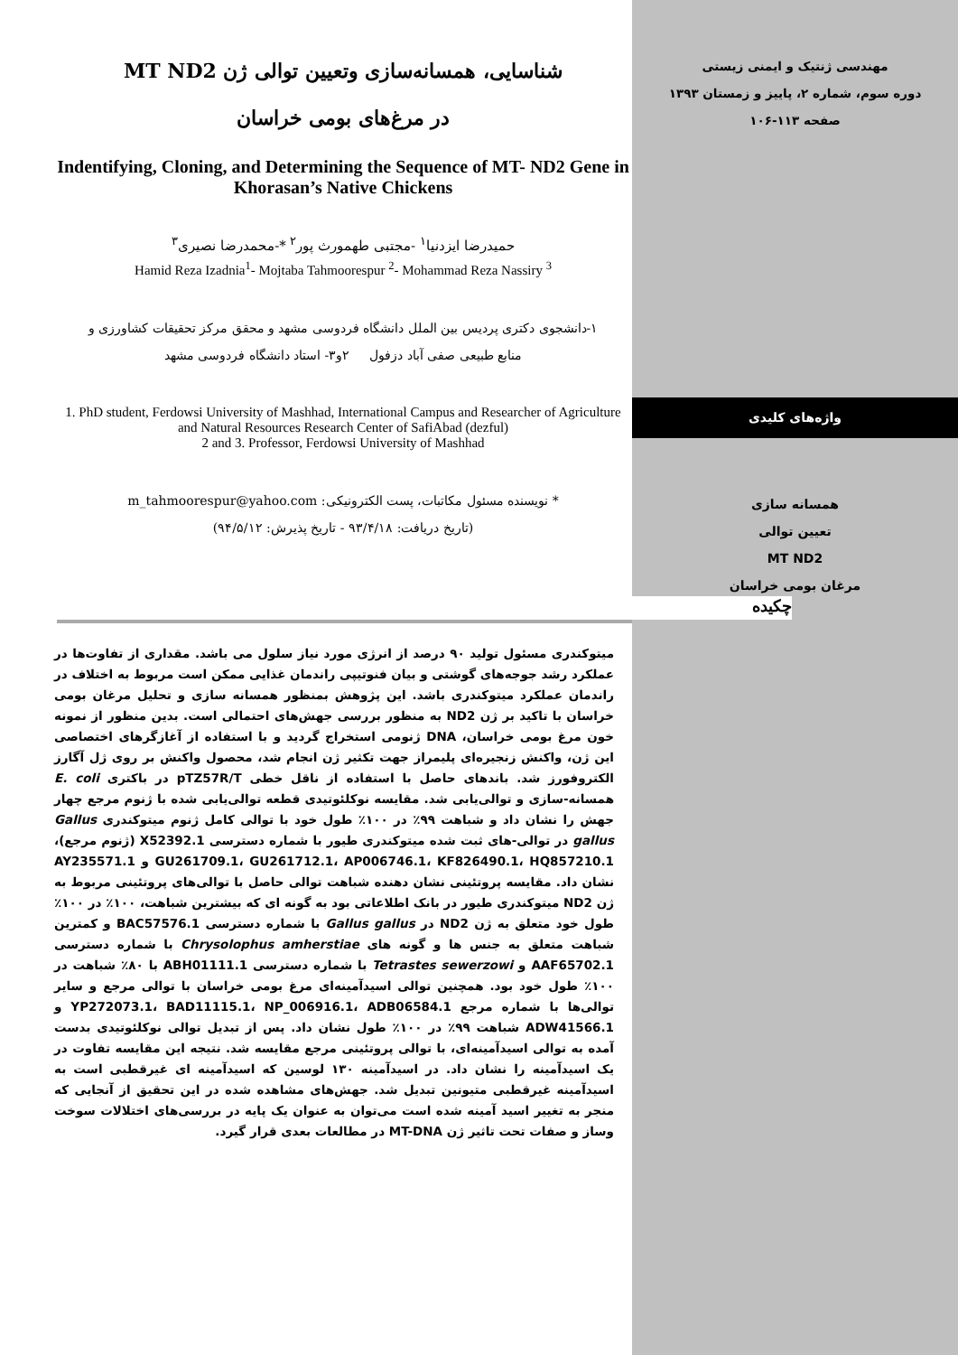مهندسی ژنتیک و ایمنی زیستی
دوره سوم، شماره ۲، پاییز و زمستان ۱۳۹۳
صفحه ۱۱۳-۱۰۶
شناسایی، همسانه‌سازی وتعیین توالی ژن MT ND2
در مرغ‌های بومی خراسان
Indentifying, Cloning, and Determining the Sequence of MT- ND2 Gene in Khorasan’s Native Chickens
حمیدرضا ایزدنیا<sup>۱</sup> -مجتبی طهمورث پور<sup>۲</sup> *-محمدرضا نصیری<sup>۳</sup>
Hamid Reza Izadnia<sup>1</sup>- Mojtaba Tahmoorespur <sup>2</sup>- Mohammad Reza Nassiry <sup>3</sup>
۱-دانشجوی دکتری پردیس بین الملل دانشگاه فردوسی مشهد و محقق مرکز تحقیقات کشاورزی و
منابع طبیعی صفی آباد دزفول ۲و۳- استاد دانشگاه فردوسی مشهد
1. PhD student, Ferdowsi University of Mashhad, International Campus and Researcher of Agriculture and Natural Resources Research Center of SafiAbad (dezful)
2 and 3. Professor, Ferdowsi University of Mashhad
* نویسنده مسئول مکاتبات، پست الکترونیکی: m_tahmoorespur@yahoo.com
(تاریخ دریافت: ۹۳/۴/۱۸ - تاریخ پذیرش: ۹۴/۵/۱۲)
چکیده
واژه‌های کلیدی
همسانه سازی
تعیین توالی
MT ND2
مرغان بومی خراسان
میتوکندری مسئول تولید ۹۰ درصد از انرژی مورد نیاز سلول می باشد. مقداری از تفاوت‌ها در عملکرد رشد جوجه‌های گوشتی و بیان فنوتیپی راندمان غذایی ممکن است مربوط به اختلاف در راندمان عملکرد میتوکندری باشد. این پژوهش بمنظور همسانه سازی و تحلیل مرغان بومی خراسان با تاکید بر ژن ND2 به منظور بررسی جهش‌های احتمالی است. بدین منظور از نمونه خون مرغ بومی خراسان، DNA ژنومی استخراج گردید و با استفاده از آغازگرهای اختصاصی این ژن، واکنش زنجیره‌ای پلیمراز جهت تکثیر ژن انجام شد، محصول واکنش بر روی ژل آگارز الکتروفورز شد. باندهای حاصل با استفاده از ناقل خطی pTZ57R/T در باکتری E. coli همسانه-سازی و توالی‌یابی شد. مقایسه نوکلئوتیدی قطعه توالی‌یابی شده با ژنوم مرجع چهار جهش را نشان داد و شباهت ۹۹٪ در ۱۰۰٪ طول خود با توالی کامل ژنوم میتوکندری Gallus gallus در توالی-های ثبت شده میتوکندری طیور با شماره دسترسی X52392.1 (ژنوم مرجع)، GU261709.1، GU261712.1، AP006746.1، KF826490.1، HQ857210.1 و AY235571.1 نشان داد. مقایسه پروتئینی نشان دهنده شباهت توالی حاصل با توالی‌های پروتئینی مربوط به ژن ND2 میتوکندری طیور در بانک اطلاعاتی بود به گونه ای که بیشترین شباهت، ۱۰۰٪ در ۱۰۰٪ طول خود متعلق به ژن ND2 در Gallus gallus با شماره دسترسی BAC57576.1 و کمترین شباهت متعلق به جنس ها و گونه های Chrysolophus amherstiae با شماره دسترسی AAF65702.1 و Tetrastes sewerzowi با شماره دسترسی ABH01111.1 با ۸۰٪ شباهت در ۱۰۰٪ طول خود بود. همچنین توالی اسیدآمینه‌ای مرغ بومی خراسان با توالی مرجع و سایر توالی‌ها با شماره مرجع YP272073.1، BAD11115.1، NP_006916.1، ADB06584.1 و ADW41566.1 شباهت ۹۹٪ در ۱۰۰٪ طول نشان داد. پس از تبدیل توالی نوکلئوتیدی بدست آمده به توالی اسیدآمینه‌ای، با توالی پروتئینی مرجع مقایسه شد. نتیجه این مقایسه تفاوت در یک اسیدآمینه را نشان داد. در اسیدآمینه ۱۳۰ لوسین که اسیدآمینه ای غیرقطبی است به اسیدآمینه غیرقطبی متیونین تبدیل شد. جهش‌های مشاهده شده در این تحقیق از آنجایی که منجر به تغییر اسید آمینه شده است می‌توان به عنوان یک پایه در بررسی‌های اختلالات سوخت وساز و صفات تحت تاثیر ژن MT-DNA در مطالعات بعدی قرار گیرد.